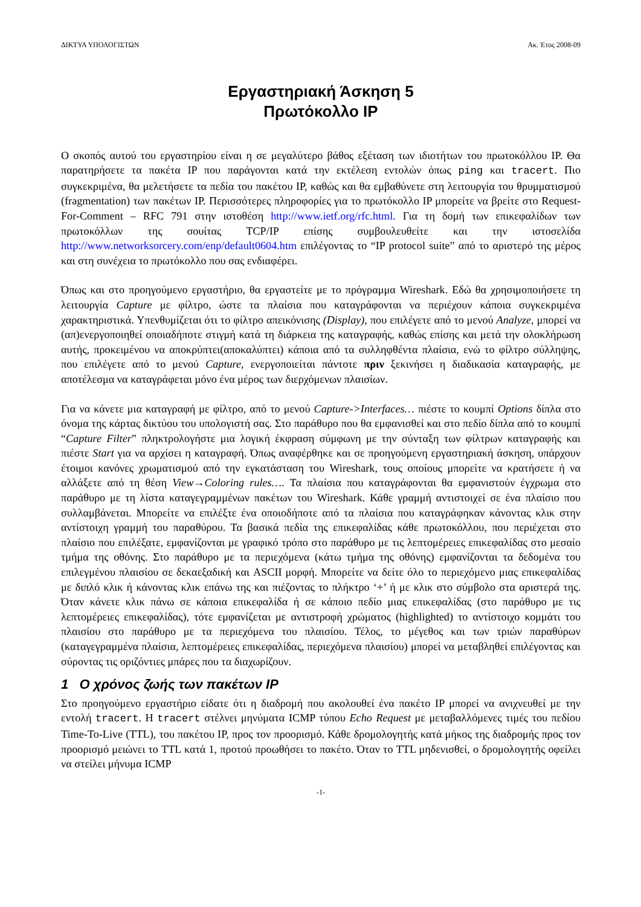ΔΙΚΤΥΑ ΥΠΟΛΟΓΙΣΤΩΝ Ακ. Έτος 2008-09
Εργαστηριακή Άσκηση 5
Πρωτόκολλο IP
Ο σκοπός αυτού του εργαστηρίου είναι η σε μεγαλύτερο βάθος εξέταση των ιδιοτήτων του πρωτοκόλλου IP. Θα παρατηρήσετε τα πακέτα IP που παράγονται κατά την εκτέλεση εντολών όπως ping και tracert. Πιο συγκεκριμένα, θα μελετήσετε τα πεδία του πακέτου IP, καθώς και θα εμβαθύνετε στη λειτουργία του θρυμματισμού (fragmentation) των πακέτων IP. Περισσότερες πληροφορίες για το πρωτόκολλο IP μπορείτε να βρείτε στο Request-For-Comment – RFC 791 στην ιστοθέση http://www.ietf.org/rfc.html. Για τη δομή των επικεφαλίδων των πρωτοκόλλων της σουίτας TCP/IP επίσης συμβουλευθείτε και την ιστοσελίδα http://www.networksorcery.com/enp/default0604.htm επιλέγοντας το “IP protocol suite” από το αριστερό της μέρος και στη συνέχεια το πρωτόκολλο που σας ενδιαφέρει.
Όπως και στο προηγούμενο εργαστήριο, θα εργαστείτε με το πρόγραμμα Wireshark. Εδώ θα χρησιμοποιήσετε τη λειτουργία Capture με φίλτρο, ώστε τα πλαίσια που καταγράφονται να περιέχουν κάποια συγκεκριμένα χαρακτηριστικά. Υπενθυμίζεται ότι το φίλτρο απεικόνισης (Display), που επιλέγετε από το μενού Analyze, μπορεί να (απ)ενεργοποιηθεί οποιαδήποτε στιγμή κατά τη διάρκεια της καταγραφής, καθώς επίσης και μετά την ολοκλήρωση αυτής, προκειμένου να αποκρύπτει(αποκαλύπτει) κάποια από τα συλληφθέντα πλαίσια, ενώ το φίλτρο σύλληψης, που επιλέγετε από το μενού Capture, ενεργοποιείται πάντοτε πριν ξεκινήσει η διαδικασία καταγραφής, με αποτέλεσμα να καταγράφεται μόνο ένα μέρος των διερχόμενων πλαισίων.
Για να κάνετε μια καταγραφή με φίλτρο, από το μενού Capture->Interfaces… πιέστε το κουμπί Options δίπλα στο όνομα της κάρτας δικτύου του υπολογιστή σας. Στο παράθυρο που θα εμφανισθεί και στο πεδίο δίπλα από το κουμπί “Capture Filter” πληκτρολογήστε μια λογική έκφραση σύμφωνη με την σύνταξη των φίλτρων καταγραφής και πιέστε Start για να αρχίσει η καταγραφή. Όπως αναφέρθηκε και σε προηγούμενη εργαστηριακή άσκηση, υπάρχουν έτοιμοι κανόνες χρωματισμού από την εγκατάσταση του Wireshark, τους οποίους μπορείτε να κρατήσετε ή να αλλάξετε από τη θέση View→Coloring rules…. Τα πλαίσια που καταγράφονται θα εμφανιστούν έγχρωμα στο παράθυρο με τη λίστα καταγεγραμμένων πακέτων του Wireshark. Κάθε γραμμή αντιστοιχεί σε ένα πλαίσιο που συλλαμβάνεται. Μπορείτε να επιλέξτε ένα οποιοδήποτε από τα πλαίσια που καταγράφηκαν κάνοντας κλικ στην αντίστοιχη γραμμή του παραθύρου. Τα βασικά πεδία της επικεφαλίδας κάθε πρωτοκόλλου, που περιέχεται στο πλαίσιο που επιλέξατε, εμφανίζονται με γραφικό τρόπο στο παράθυρο με τις λεπτομέρειες επικεφαλίδας στο μεσαίο τμήμα της οθόνης. Στο παράθυρο με τα περιεχόμενα (κάτω τμήμα της οθόνης) εμφανίζονται τα δεδομένα του επιλεγμένου πλαισίου σε δεκαεξαδική και ASCII μορφή. Μπορείτε να δείτε όλο το περιεχόμενο μιας επικεφαλίδας με διπλό κλικ ή κάνοντας κλικ επάνω της και πιέζοντας το πλήκτρο ‘+’ ή με κλικ στο σύμβολο στα αριστερά της. Όταν κάνετε κλικ πάνω σε κάποια επικεφαλίδα ή σε κάποιο πεδίο μιας επικεφαλίδας (στο παράθυρο με τις λεπτομέρειες επικεφαλίδας), τότε εμφανίζεται με αντιστροφή χρώματος (highlighted) το αντίστοιχο κομμάτι του πλαισίου στο παράθυρο με τα περιεχόμενα του πλαισίου. Τέλος, το μέγεθος και των τριών παραθύρων (καταγεγραμμένα πλαίσια, λεπτομέρειες επικεφαλίδας, περιεχόμενα πλαισίου) μπορεί να μεταβληθεί επιλέγοντας και σύροντας τις οριζόντιες μπάρες που τα διαχωρίζουν.
1 Ο χρόνος ζωής των πακέτων IP
Στο προηγούμενο εργαστήριο είδατε ότι η διαδρομή που ακολουθεί ένα πακέτο IP μπορεί να ανιχνευθεί με την εντολή tracert. Η tracert στέλνει μηνύματα ICMP τύπου Echo Request με μεταβαλλόμενες τιμές του πεδίου Time-To-Live (TTL), του πακέτου IP, προς τον προορισμό. Κάθε δρομολογητής κατά μήκος της διαδρομής προς τον προορισμό μειώνει το TTL κατά 1, προτού προωθήσει το πακέτο. Όταν το TTL μηδενισθεί, ο δρομολογητής οφείλει να στείλει μήνυμα ICMP
-1-